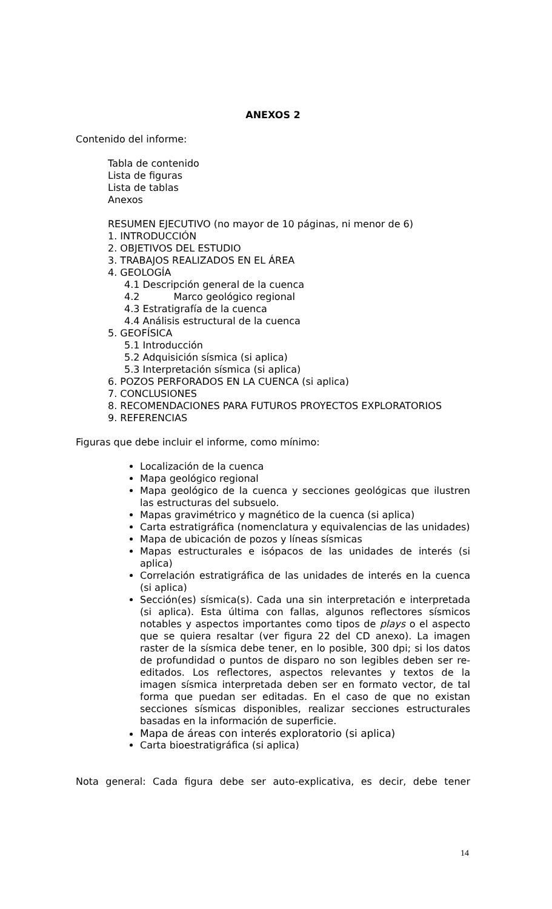ANEXOS 2
Contenido del informe:
Tabla de contenido
Lista de figuras
Lista de tablas
Anexos
RESUMEN EJECUTIVO (no mayor de 10 páginas, ni menor de 6)
1. INTRODUCCIÓN
2. OBJETIVOS DEL ESTUDIO
3. TRABAJOS REALIZADOS EN EL ÁREA
4. GEOLOGÍA
4.1 Descripción general de la cuenca
4.2 Marco geológico regional
4.3 Estratigrafía de la cuenca
4.4 Análisis estructural de la cuenca
5. GEOFÍSICA
5.1 Introducción
5.2 Adquisición sísmica (si aplica)
5.3 Interpretación sísmica (si aplica)
6. POZOS PERFORADOS EN LA CUENCA (si aplica)
7. CONCLUSIONES
8. RECOMENDACIONES PARA FUTUROS PROYECTOS EXPLORATORIOS
9. REFERENCIAS
Figuras que debe incluir el informe, como mínimo:
Localización de la cuenca
Mapa geológico regional
Mapa geológico de la cuenca y secciones geológicas que ilustren las estructuras del subsuelo.
Mapas gravimétrico y magnético de la cuenca (si aplica)
Carta estratigráfica (nomenclatura y equivalencias de las unidades)
Mapa de ubicación de pozos y líneas sísmicas
Mapas estructurales e isópacos de las unidades de interés (si aplica)
Correlación estratigráfica de las unidades de interés en la cuenca (si aplica)
Sección(es) sísmica(s). Cada una sin interpretación e interpretada (si aplica). Esta última con fallas, algunos reflectores sísmicos notables y aspectos importantes como tipos de plays o el aspecto que se quiera resaltar (ver figura 22 del CD anexo). La imagen raster de la sísmica debe tener, en lo posible, 300 dpi; si los datos de profundidad o puntos de disparo no son legibles deben ser re-editados. Los reflectores, aspectos relevantes y textos de la imagen sísmica interpretada deben ser en formato vector, de tal forma que puedan ser editadas. En el caso de que no existan secciones sísmicas disponibles, realizar secciones estructurales basadas en la información de superficie.
Mapa de áreas con interés exploratorio (si aplica)
Carta bioestratigráfica (si aplica)
Nota general: Cada figura debe ser auto-explicativa, es decir, debe tener
14